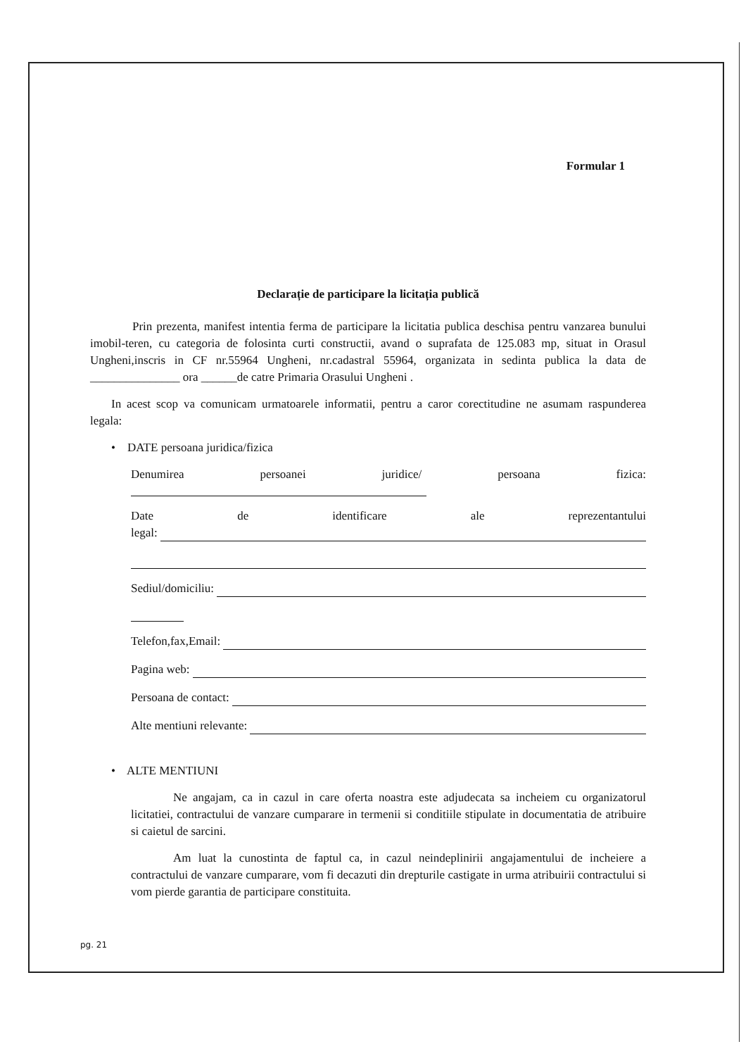Formular 1
Declarație de participare la licitația publică
Prin prezenta, manifest intentia ferma de participare la licitatia publica deschisa pentru vanzarea bunului imobil-teren, cu categoria de folosinta curti constructii, avand o suprafata de 125.083 mp, situat in Orasul Ungheni,inscris in CF nr.55964 Ungheni, nr.cadastral 55964, organizata in sedinta publica la data de _______________ ora ______de catre Primaria Orasului Ungheni .
In acest scop va comunicam urmatoarele informatii, pentru a caror corectitudine ne asumam raspunderea legala:
• DATE persoana juridica/fizica
Denumirea persoanei juridice/ persoana fizica:
Date de identificare ale reprezentantului
legal:
Sediul/domiciliu:
Telefon,fax,Email:
Pagina web:
Persoana de contact:
Alte mentiuni relevante:
• ALTE MENTIUNI
Ne angajam, ca in cazul in care oferta noastra este adjudecata sa incheiem cu organizatorul licitatiei, contractului de vanzare cumparare in termenii si conditiile stipulate in documentatia de atribuire si caietul de sarcini.
Am luat la cunostinta de faptul ca, in cazul neindeplinirii angajamentului de incheiere a contractului de vanzare cumparare, vom fi decazuti din drepturile castigate in urma atribuirii contractului si vom pierde garantia de participare constituita.
pg. 21